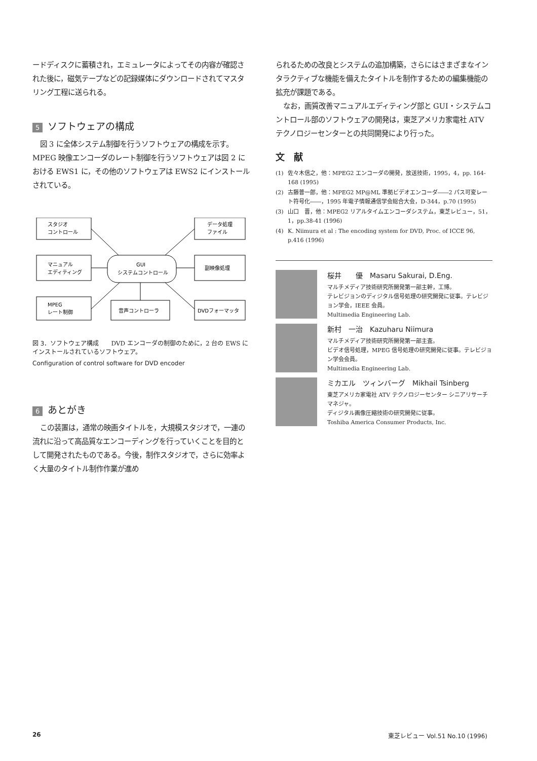ードディスクに蓄積され，エミュレータによってその内容が確認された後に，磁気テープなどの記録媒体にダウンロードされてマスタリング工程に送られる。
5 ソフトウェアの構成
図 3 に全体システム制御を行うソフトウェアの構成を示す。MPEG 映像エンコーダのレート制御を行うソフトウェアは図 2 における EWS1 に，その他のソフトウェアは EWS2 にインストールされている。
スタジオ
コントロール
データ処理
ファイル
マニュアル
エディティング
GUI
システムコントロール
副映像処理
MPEG
レート制御
音声コントローラ
DVDフォーマッタ
図 3．ソフトウェア構成　　DVD エンコーダの制御のために，2 台の EWS にインストールされているソフトウェア。
Configuration of control software for DVD encoder
6 あとがき
この装置は，通常の映画タイトルを，大規模スタジオで，一連の流れに沿って高品質なエンコーディングを行っていくことを目的として開発されたものである。今後，制作スタジオで，さらに効率よく大量のタイトル制作作業が進め
られるための改良とシステムの追加構築，さらにはさまざまなインタラクティブな機能を備えたタイトルを制作するための編集機能の拡充が課題である。
なお，画質改善マニュアルエディティング部と GUI・システムコントロール部のソフトウェアの開発は，東芝アメリカ家電社 ATV テクノロジーセンターとの共同開発により行った。
文　献
(1) 佐々木信之，他：MPEG2 エンコーダの開発，放送技術，1995，4，pp. 164-168 (1995)
(2) 古藤普一郎，他：MPEG2 MP@ML 準拠ビデオエンコーダ――2 パス可変レート符号化――，1995 年電子情報通信学会総合大会，D-344，p.70 (1995)
(3) 山口　晋，他：MPEG2 リアルタイムエンコーダシステム，東芝レビュー，51，1，pp.38-41 (1996)
(4) K. Niimura et al : The encoding system for DVD, Proc. of ICCE 96, p.416 (1996)
桜井　　優　Masaru Sakurai, D.Eng.
マルチメディア技術研究所開発第一部主幹，工博。
テレビジョンのディジタル信号処理の研究開発に従事。テレビジョン学会，IEEE 会員。
Multimedia Engineering Lab.
新村　一治　Kazuharu Niimura
マルチメディア技術研究所開発第一部主査。
ビデオ信号処理，MPEG 信号処理の研究開発に従事。テレビジョン学会会員。
Multimedia Engineering Lab.
ミカエル　ツィンバーグ　Mikhail Tsinberg
東芝アメリカ家電社 ATV テクノロジーセンター シニアリサーチマネジャ。
ディジタル画像圧縮技術の研究開発に従事。
Toshiba America Consumer Products, Inc.
26 東芝レビュー Vol.51 No.10 (1996)